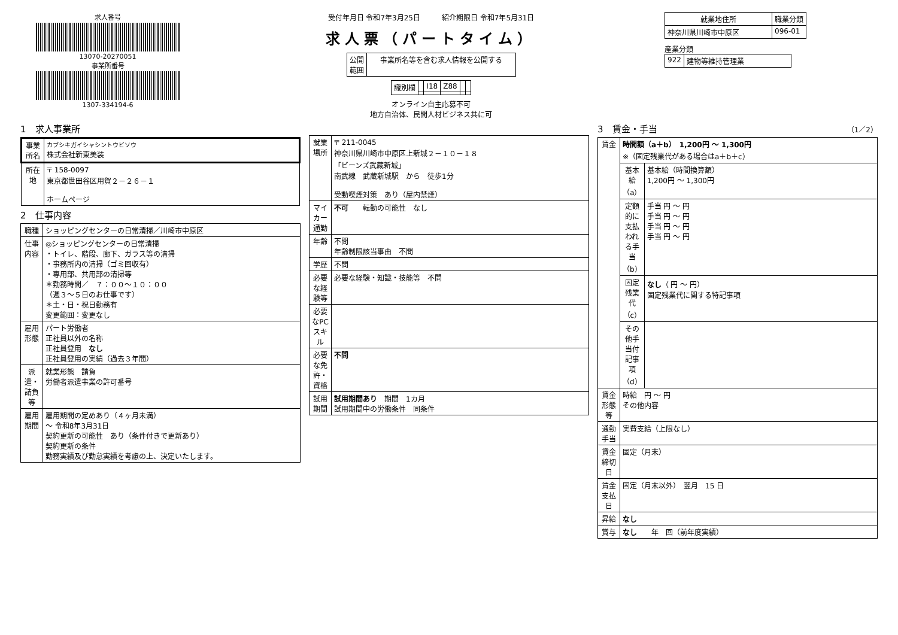求人番号
13070-20270051
事業所番号
1307-334194-6
受付年月日 令和7年3月25日　　　紹介期限日 令和7年5月31日
求人票（パートタイム）
| 公開 範囲 | 事業所名等を含む求人情報を公開する |
| 識別欄 | | I18 | Z88 | | |
オンライン自主応募不可
地方自治体、民間人材ビジネス共に可
| 就業地住所 | 職業分類 |
| --- | --- |
| 神奈川県川崎市中原区 | 096-01 |
産業分類
| 922 | 建物等維持管理業 |
1　求人事業所
| 事業所名 | カブシキガイシャシントウビソウ 株式会社新東美装 |
| 所在地 | 〒 158-0097 東京都世田谷区用賀２－２６－１ ホームページ |
2　仕事内容
| 職種 | ショッピングセンターの日常清掃／川崎市中原区 |
| 仕事内容 | ◎ショッピングセンターの日常清掃 ・トイレ、階段、廊下、ガラス等の清掃 ・事務所内の清掃（ゴミ回収有） ・専用部、共用部の清掃等 ＊勤務時間／ ７：００～１０：００ （週３～５日のお仕事です） ＊土・日・祝日勤務有 変更範囲：変更なし |
| 雇用形態 | パート労働者 正社員以外の名称 正社員登用 なし 正社員登用の実績（過去３年間） |
| 派遣・請負等 | 就業形態 請負 労働者派遣事業の許可番号 |
| 雇用期間 | 雇用期間の定めあり（４ヶ月未満） ～ 令和8年3月31日 契約更新の可能性 あり（条件付きで更新あり） 契約更新の条件 勤務実績及び勤怠実績を考慮の上、決定いたします。 |
| 就業場所 | 〒 211-0045 神奈川県川崎市中原区上新城２－１０－１８ 「ビーンズ武蔵新城」 南武線 武蔵新城駅 から 徒歩1分 受動喫煙対策 あり（屋内禁煙） |
| マイカー通勤 | 不可 転勤の可能性 なし |
| 年齢 | 不問 年齢制限該当事由 不問 |
| 学歴 | 不問 |
| 必要な経験等 | 必要な経験・知識・技能等 不問 |
| 必要なPCスキル | |
| 必要な免許・資格 | 不問 |
| 試用期間 | 試用期間あり 期間 1カ月 試用期間中の労働条件 同条件 |
3　賃金・手当　（1／2）
| 賃金 | 時間額（a＋b） 1,200円 ～ 1,300円 ※（固定残業代がある場合はa＋b＋c） | |
| | 基本給（a） | 基本給（時間換算額） 1,200円 ～ 1,300円 |
| | 定額的に支払われる手当（b） | 手当 円 ～ 円 手当 円 ～ 円 手当 円 ～ 円 手当 円 ～ 円 |
| | 固定残業代（c） | なし （ 円 ～ 円） 固定残業代に関する特記事項 |
| | その他手当付記事項（d） | |
| 賃金形態等 | 時給 円 ～ 円 その他内容 | |
| 通勤手当 | 実費支給（上限なし） | |
| 賃金締切日 | 固定（月末） | |
| 賃金支払日 | 固定（月末以外） 翌月 15 日 | |
| 昇給 | なし | |
| 賞与 | なし 年 回（前年度実績） | |